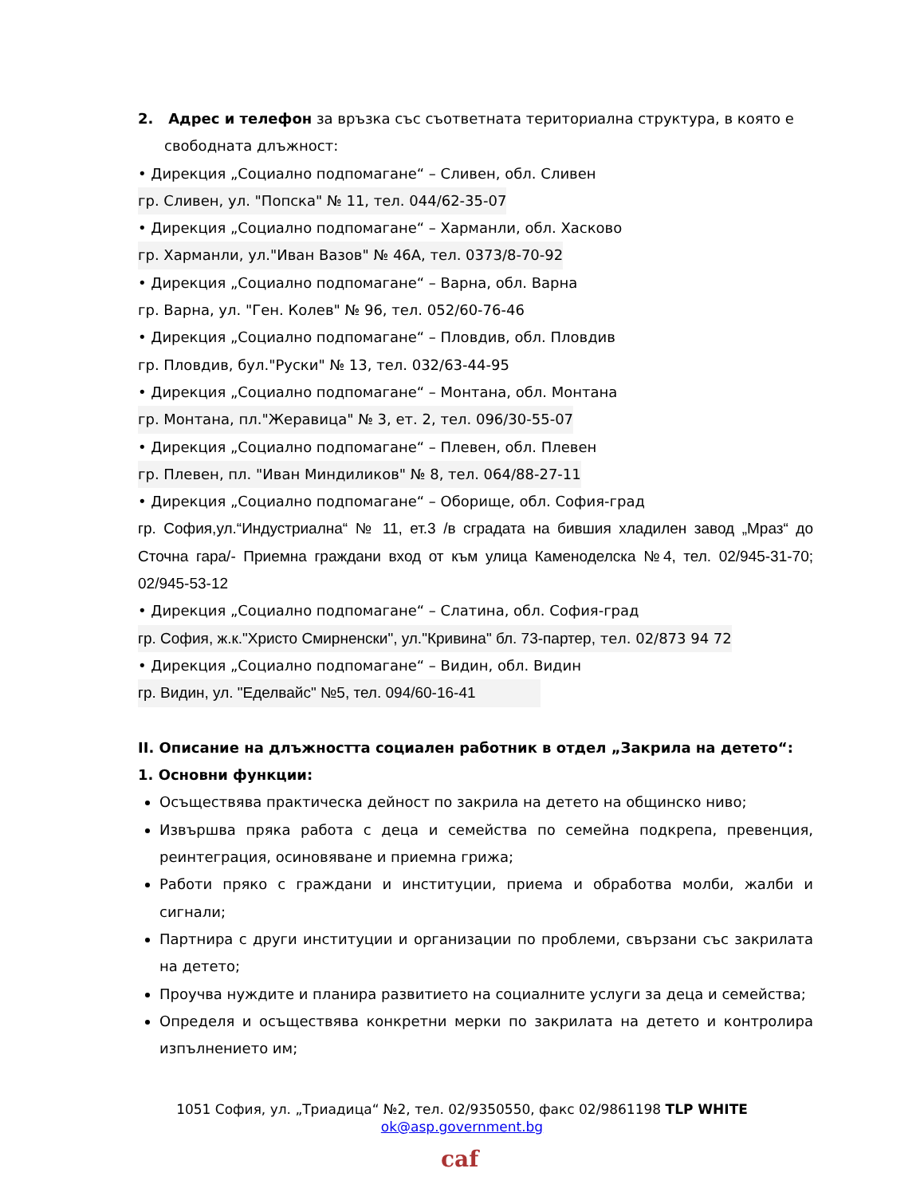2. Адрес и телефон за връзка със съответната териториална структура, в която е
свободната длъжност:
• Дирекция „Социално подпомагане“ – Сливен, обл. Сливен
гр. Сливен, ул. "Попска" № 11, тел. 044/62-35-07
• Дирекция „Социално подпомагане“ – Харманли, обл. Хасково
гр. Харманли, ул."Иван Вазов" № 46А, тел. 0373/8-70-92
• Дирекция „Социално подпомагане“ – Варна, обл. Варна
гр. Варна, ул. "Ген. Колев" № 96, тел. 052/60-76-46
• Дирекция „Социално подпомагане“ – Пловдив, обл. Пловдив
гр. Пловдив, бул."Руски" № 13, тел. 032/63-44-95
• Дирекция „Социално подпомагане“ – Монтана, обл. Монтана
гр. Монтана, пл."Жеравица" № 3, ет. 2, тел. 096/30-55-07
• Дирекция „Социално подпомагане“ – Плевен, обл. Плевен
гр. Плевен, пл. "Иван Миндиликов" № 8, тел. 064/88-27-11
• Дирекция „Социално подпомагане“ – Оборище, обл. София-град
гр. София,ул.“Индустриална“ № 11, ет.3 /в сградата на бившия хладилен завод „Мраз“ до Сточна гара/- Приемна граждани вход от към улица Каменоделска №4, тел. 02/945-31-70; 02/945-53-12
• Дирекция „Социално подпомагане“ – Слатина, обл. София-град
гр. София, ж.к."Христо Смирненски", ул."Кривина" бл. 73-партер, тел. 02/873 94 72
• Дирекция „Социално подпомагане“ – Видин, обл. Видин
гр. Видин, ул. "Еделвайс" №5, тел. 094/60-16-41
II. Описание на длъжността социален работник в отдел „Закрила на детето“:
1. Основни функции:
Осъществява практическа дейност по закрила на детето на общинско ниво;
Извършва пряка работа с деца и семейства по семейна подкрепа, превенция, реинтеграция, осиновяване и приемна грижа;
Работи пряко с граждани и институции, приема и обработва молби, жалби и сигнали;
Партнира с други институции и организации по проблеми, свързани със закрилата на детето;
Проучва нуждите и планира развитието на социалните услуги за деца и семейства;
Определя и осъществява конкретни мерки по закрилата на детето и контролира изпълнението им;
1051 София, ул. „Триадица“ №2, тел. 02/9350550, факс 02/9861198 TLP WHITE
ok@asp.government.bg
caf